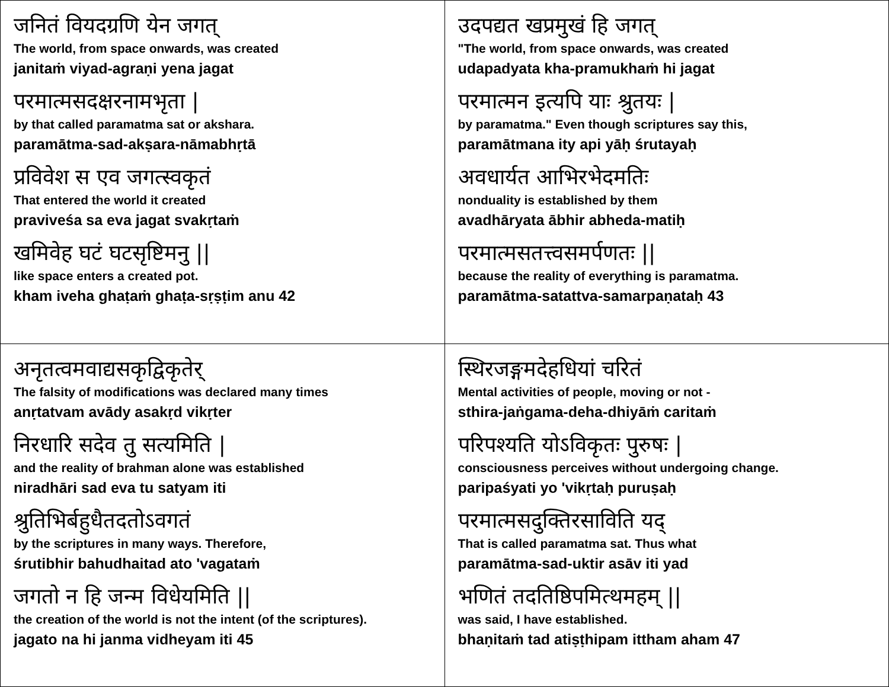| जनितं वियदग्रणि येन जगत् The world, from space onwards, was created janitaṁ viyad-agraṇi yena jagat परमात्मसदक्षरनामभृता / by that called paramatma sat or akshara. paramātma-sad-akṣara-nāmabhṛtā प्रविवेश स एव जगत्स्वकृतं That entered the world it created praviveśa sa eva jagat svakṛtaṁ खमिवेह घटं घटसृष्टिमनु // like space enters a created pot. kham iveha ghaṭaṁ ghaṭa-sṛṣṭim anu 42 | उदपद्यत खप्रमुखं हि जगत् "The world, from space onwards, was created udapadyata kha-pramukhaṁ hi jagat परमात्मन इत्यपि याः श्रुतयः / by paramatma." Even though scriptures say this, paramātmana ity api yāḥ śrutayaḥ अवधार्यत आभिरभेदमतिः nonduality is established by them avadhāryata ābhir abheda-matiḥ परमात्मसतत्त्वसमर्पणतः // because the reality of everything is paramatma. paramātma-satattva-samarpaṇataḥ 43 |
| अनृतत्वमवाद्यसकृद्विकृतेर् The falsity of modifications was declared many times anṛtatvam avādy asakṛd vikṛter निरधारि सदेव तु सत्यमिति / and the reality of brahman alone was established niradhāri sad eva tu satyam iti श्रुतिभिर्बहुधैतदतोऽवगतं by the scriptures in many ways. Therefore, śrutibhir bahudhaitad ato 'vagataṁ जगतो न हि जन्म विधेयमिति // the creation of the world is not the intent (of the scriptures). jagato na hi janma vidheyam iti 45 | स्थिरजङ्गमदेहधियां चरितं Mental activities of people, moving or not - sthira-jaṅgama-deha-dhiyāṁ caritaṁ परिपश्यति योऽविकृतः पुरुषः / consciousness perceives without undergoing change. paripaśyati yo 'vikṛtaḥ puruṣaḥ परमात्मसदुक्तिरसाविति यद् That is called paramatma sat. Thus what paramātma-sad-uktir asāv iti yad भणितं तदतिष्ठिपमित्थमहम् // was said, I have established. bhaṇitaṁ tad atiṣṭhipam ittham aham 47 |